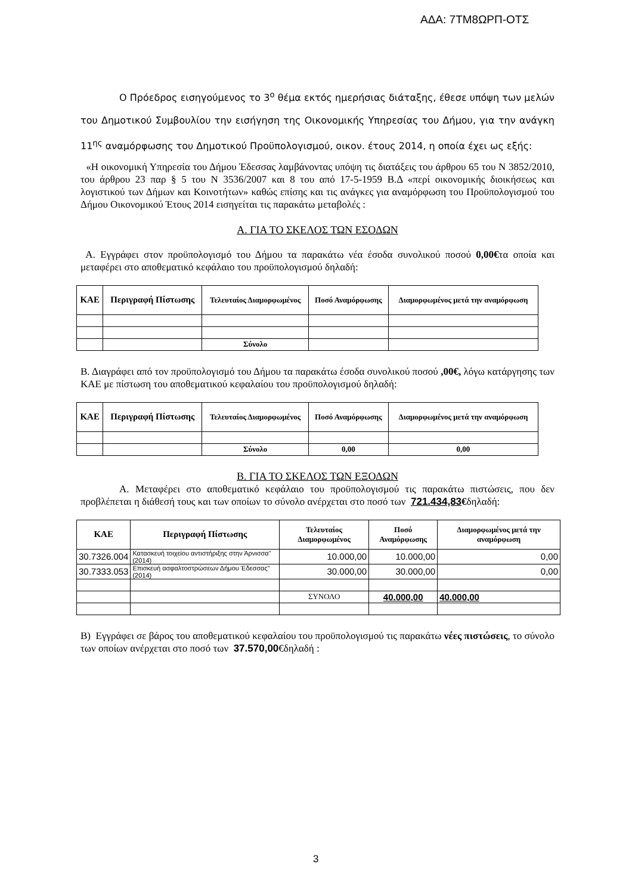ΑΔΑ: 7ΤΜ8ΩΡΠ-ΟΤΣ
Ο Πρόεδρος εισηγούμενος το 3<sup>ο</sup> θέμα εκτός ημερήσιας διάταξης, έθεσε υπόψη των μελών του Δημοτικού Συμβουλίου την εισήγηση της Οικονομικής Υπηρεσίας του Δήμου, για την ανάγκη 11<sup>ης</sup> αναμόρφωσης του Δημοτικού Προϋπολογισμού, οικον. έτους 2014, η οποία έχει ως εξής:
«Η οικονομική Υπηρεσία του Δήμου Έδεσσας λαμβάνοντας υπόψη τις διατάξεις του άρθρου 65 του Ν 3852/2010, του άρθρου 23 παρ § 5 του Ν 3536/2007 και 8 του από 17-5-1959 Β.Δ «περί οικονομικής διοικήσεως και λογιστικού των Δήμων και Κοινοτήτων» καθώς επίσης και τις ανάγκες για αναμόρφωση του Προϋπολογισμού του Δήμου Οικονομικού Έτους 2014 εισηγείται τις παρακάτω μεταβολές :
Α. ΓΙΑ ΤΟ ΣΚΕΛΟΣ ΤΩΝ ΕΣΟΔΩΝ
Α. Εγγράφει στον προϋπολογισμό του Δήμου τα παρακάτω νέα έσοδα συνολικού ποσού 0,00€τα οποία και μεταφέρει στο αποθεματικό κεφάλαιο του προϋπολογισμού δηλαδή:
| ΚΑΕ | Περιγραφή Πίστωσης | Τελευταίος Διαμορφωμένος | Ποσό Αναμόρφωσης | Διαμορφωμένος μετά την αναμόρφωση |
| --- | --- | --- | --- | --- |
| | | Σύνολο | | |
Β. Διαγράφει από τον προϋπολογισμό του Δήμου τα παρακάτω έσοδα συνολικού ποσού ,00€, λόγω κατάργησης των ΚΑΕ με πίστωση του αποθεματικού κεφαλαίου του προϋπολογισμού δηλαδή:
| ΚΑΕ | Περιγραφή Πίστωσης | Τελευταίος Διαμορφωμένος | Ποσό Αναμόρφωσης | Διαμορφωμένος μετά την αναμόρφωση |
| --- | --- | --- | --- | --- |
| | | Σύνολο | 0,00 | 0,00 |
Β. ΓΙΑ ΤΟ ΣΚΕΛΟΣ ΤΩΝ ΕΞΟΔΩΝ
Α. Μεταφέρει στο αποθεματικό κεφάλαιο του προϋπολογισμού τις παρακάτω πιστώσεις, που δεν προβλέπεται η διάθεσή τους και των οποίων το σύνολο ανέρχεται στο ποσό των 721.434,83€δηλαδή:
| ΚΑΕ | Περιγραφή Πίστωσης | Τελευταίος Διαμορφωμένος | Ποσό Αναμόρφωσης | Διαμορφωμένος μετά την αναμόρφωση |
| --- | --- | --- | --- | --- |
| 30.7326.004 | Κατασκευή τοιχείου αντιστήριξης στην Άρνισσα" (2014) | 10.000,00 | 10.000,00 | 0,00 |
| 30.7333.053 | Επισκευή ασφαλτοστρώσεων Δήμου Έδεσσας" (2014) | 30.000,00 | 30.000,00 | 0,00 |
| | | ΣΥΝΟΛΟ | 40.000,00 | 40.000,00 |
Β) Εγγράφει σε βάρος του αποθεματικού κεφαλαίου του προϋπολογισμού τις παρακάτω νέες πιστώσεις, το σύνολο των οποίων ανέρχεται στο ποσό των 37.570,00€δηλαδή :
3